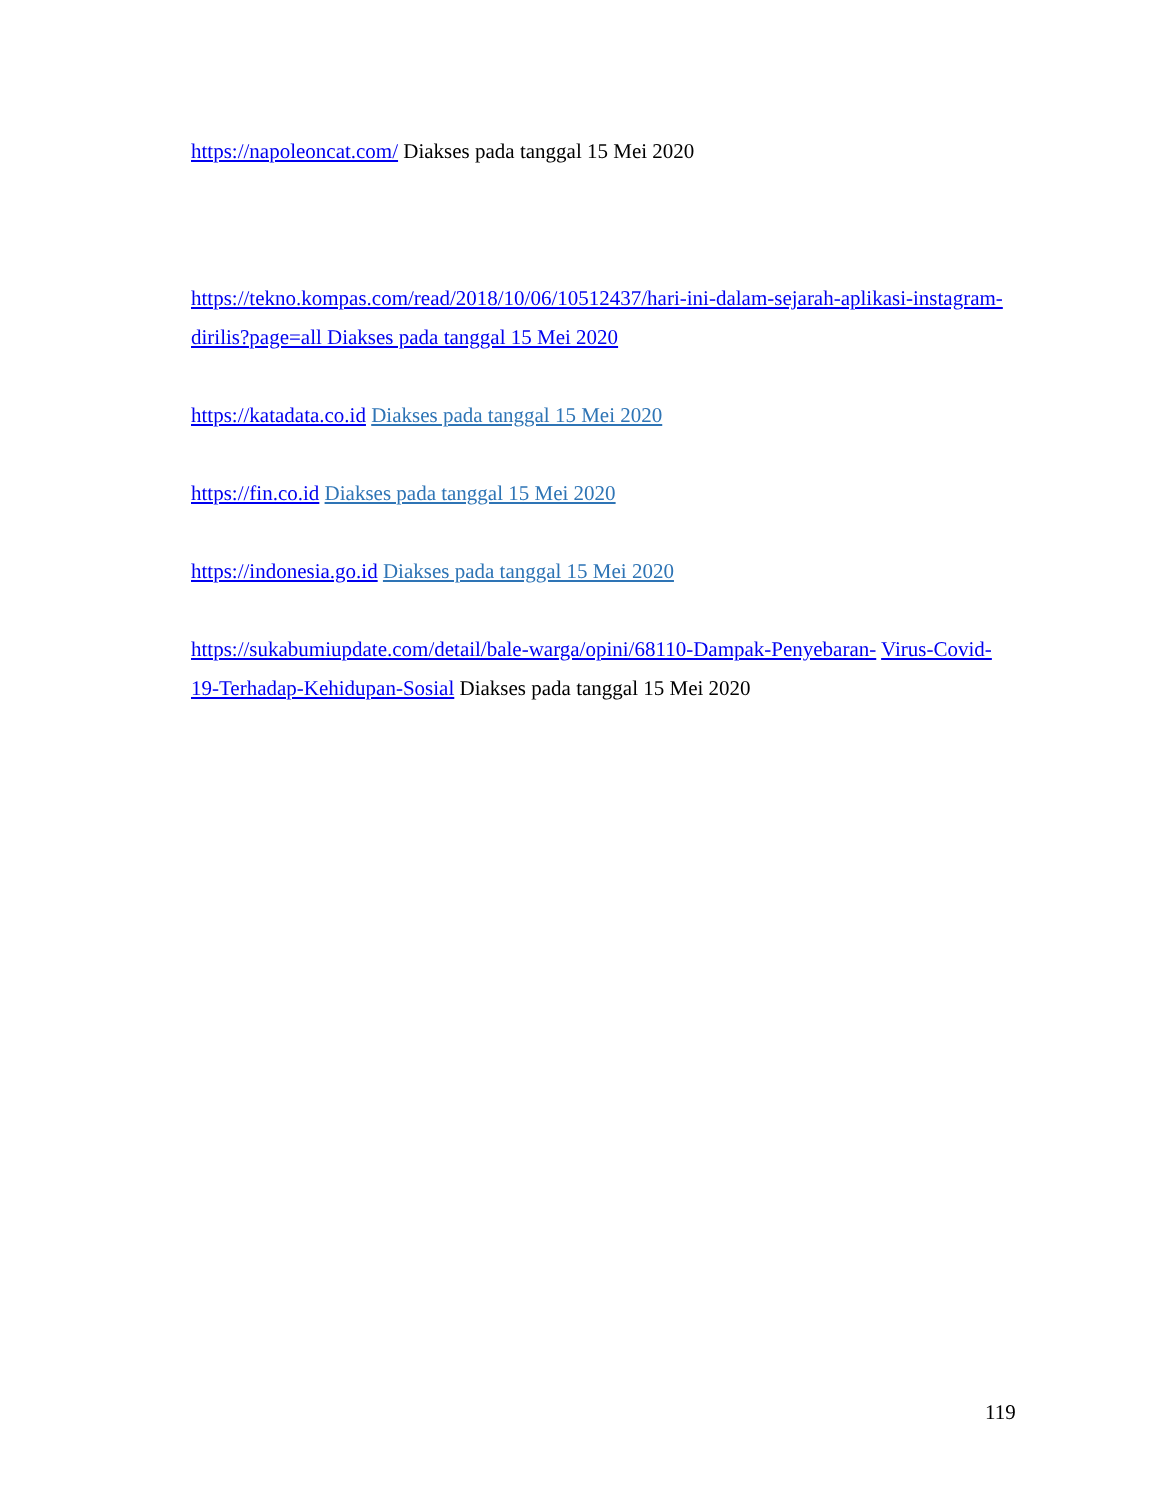https://napoleoncat.com/ Diakses pada tanggal 15 Mei 2020
https://tekno.kompas.com/read/2018/10/06/10512437/hari-ini-dalam-sejarah-aplikasi-instagram-dirilis?page=all Diakses pada tanggal 15 Mei 2020
https://katadata.co.id Diakses pada tanggal 15 Mei 2020
https://fin.co.id Diakses pada tanggal 15 Mei 2020
https://indonesia.go.id Diakses pada tanggal 15 Mei 2020
https://sukabumiupdate.com/detail/bale-warga/opini/68110-Dampak-Penyebaran- Virus-Covid-19-Terhadap-Kehidupan-Sosial Diakses pada tanggal 15 Mei 2020
119